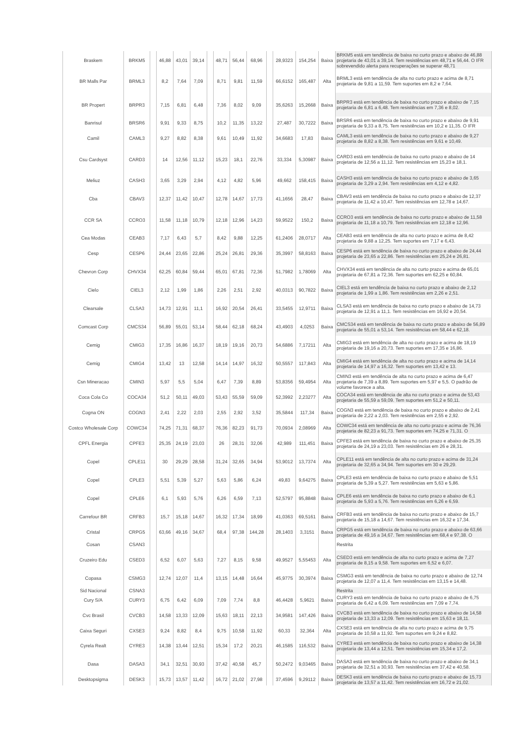| Braskem | BRKM5 | | 46,88 | 43,01 | 39,14 | | 48,71 | 56,44 | 68,96 | | 28,9323 | 154,254 | Baixa | BRKM5 está em tendência de baixa no curto prazo e abaixo de 46,88 projetaria de 43,01 a 39,14. Tem resistências em 48,71 e 56,44. O IFR sobrevendido alerta para recuperações se superar 48,71 |
| BR Malls Par | BRML3 | | 8,2 | 7,64 | 7,09 | | 8,71 | 9,81 | 11,59 | | 66,6152 | 165,487 | Alta | BRML3 está em tendência de alta no curto prazo e acima de 8,71 projetaria de 9,81 a 11,59. Tem suportes em 8,2 e 7,64. |
| BR Propert | BRPR3 | | 7,15 | 6,81 | 6,48 | | 7,36 | 8,02 | 9,09 | | 35,6263 | 15,2668 | Baixa | BRPR3 está em tendência de baixa no curto prazo e abaixo de 7,15 projetaria de 6,81 a 6,48. Tem resistências em 7,36 e 8,02. |
| Banrisul | BRSR6 | | 9,91 | 9,33 | 8,75 | | 10,2 | 11,35 | 13,22 | | 27,487 | 30,7222 | Baixa | BRSR6 está em tendência de baixa no curto prazo e abaixo de 9,91 projetaria de 9,33 a 8,75. Tem resistências em 10,2 e 11,35. O IFR |
| Camil | CAML3 | | 9,27 | 8,82 | 8,38 | | 9,61 | 10,49 | 11,92 | | 34,6683 | 17,83 | Baixa | CAML3 está em tendência de baixa no curto prazo e abaixo de 9,27 projetaria de 8,82 a 8,38. Tem resistências em 9,61 e 10,49. |
| Csu Cardsyst | CARD3 | | 14 | 12,56 | 11,12 | | 15,23 | 18,1 | 22,76 | | 33,334 | 5,30987 | Baixa | CARD3 está em tendência de baixa no curto prazo e abaixo de 14 projetaria de 12,56 a 11,12. Tem resistências em 15,23 e 18,1. |
| Meliuz | CASH3 | | 3,65 | 3,29 | 2,94 | | 4,12 | 4,82 | 5,96 | | 49,662 | 158,415 | Baixa | CASH3 está em tendência de baixa no curto prazo e abaixo de 3,65 projetaria de 3,29 a 2,94. Tem resistências em 4,12 e 4,82. |
| Cba | CBAV3 | | 12,37 | 11,42 | 10,47 | | 12,78 | 14,67 | 17,73 | | 41,1656 | 28,47 | Baixa | CBAV3 está em tendência de baixa no curto prazo e abaixo de 12,37 projetaria de 11,42 a 10,47. Tem resistências em 12,78 e 14,67. |
| CCR SA | CCRO3 | | 11,58 | 11,18 | 10,79 | | 12,18 | 12,96 | 14,23 | | 59,9522 | 150,2 | Baixa | CCRO3 está em tendência de baixa no curto prazo e abaixo de 11,58 projetaria de 11,18 a 10,79. Tem resistências em 12,18 e 12,96. |
| Cea Modas | CEAB3 | | 7,17 | 6,43 | 5,7 | | 8,42 | 9,88 | 12,25 | | 61,2406 | 28,0717 | Alta | CEAB3 está em tendência de alta no curto prazo e acima de 8,42 projetaria de 9,88 a 12,25. Tem suportes em 7,17 e 6,43. |
| Cesp | CESP6 | | 24,44 | 23,65 | 22,86 | | 25,24 | 26,81 | 29,36 | | 35,3997 | 58,8163 | Baixa | CESP6 está em tendência de baixa no curto prazo e abaixo de 24,44 projetaria de 23,65 a 22,86. Tem resistências em 25,24 e 26,81. |
| Chevron Corp | CHVX34 | | 62,25 | 60,84 | 59,44 | | 65,01 | 67,81 | 72,36 | | 51,7982 | 1,78069 | Alta | CHVX34 está em tendência de alta no curto prazo e acima de 65,01 projetaria de 67,81 a 72,36. Tem suportes em 62,25 e 60,84. |
| Cielo | CIEL3 | | 2,12 | 1,99 | 1,86 | | 2,26 | 2,51 | 2,92 | | 40,0313 | 90,7822 | Baixa | CIEL3 está em tendência de baixa no curto prazo e abaixo de 2,12 projetaria de 1,99 a 1,86. Tem resistências em 2,26 e 2,51. |
| Clearsale | CLSA3 | | 14,73 | 12,91 | 11,1 | | 16,92 | 20,54 | 26,41 | | 33,5455 | 12,9711 | Baixa | CLSA3 está em tendência de baixa no curto prazo e abaixo de 14,73 projetaria de 12,91 a 11,1. Tem resistências em 16,92 e 20,54. |
| Comcast Corp | CMCS34 | | 56,89 | 55,01 | 53,14 | | 58,44 | 62,18 | 68,24 | | 43,4903 | 4,0253 | Baixa | CMCS34 está em tendência de baixa no curto prazo e abaixo de 56,89 projetaria de 55,01 a 53,14. Tem resistências em 58,44 e 62,18. |
| Cemig | CMIG3 | | 17,35 | 16,86 | 16,37 | | 18,19 | 19,16 | 20,73 | | 54,6886 | 7,17211 | Alta | CMIG3 está em tendência de alta no curto prazo e acima de 18,19 projetaria de 19,16 a 20,73. Tem suportes em 17,35 e 16,86. |
| Cemig | CMIG4 | | 13,42 | 13 | 12,58 | | 14,14 | 14,97 | 16,32 | | 50,5557 | 117,843 | Alta | CMIG4 está em tendência de alta no curto prazo e acima de 14,14 projetaria de 14,97 a 16,32. Tem suportes em 13,42 e 13. |
| Csn Mineracao | CMIN3 | | 5,97 | 5,5 | 5,04 | | 6,47 | 7,39 | 8,89 | | 53,8356 | 59,4954 | Alta | CMIN3 está em tendência de alta no curto prazo e acima de 6,47 projetaria de 7,39 a 8,89. Tem suportes em 5,97 e 5,5. O padrão de volume favorece a alta. |
| Coca Cola Co | COCA34 | | 51,2 | 50,11 | 49,03 | | 53,43 | 55,59 | 59,09 | | 52,3992 | 2,23277 | Alta | COCA34 está em tendência de alta no curto prazo e acima de 53,43 projetaria de 55,59 a 59,09. Tem suportes em 51,2 e 50,11. |
| Cogna ON | COGN3 | | 2,41 | 2,22 | 2,03 | | 2,55 | 2,92 | 3,52 | | 35,5844 | 117,34 | Baixa | COGN3 está em tendência de baixa no curto prazo e abaixo de 2,41 projetaria de 2,22 a 2,03. Tem resistências em 2,55 e 2,92. |
| Costco Wholesale Corp | COWC34 | | 74,25 | 71,31 | 68,37 | | 76,36 | 82,23 | 91,73 | | 70,0934 | 2,08969 | Alta | COWC34 está em tendência de alta no curto prazo e acima de 76,36 projetaria de 82,23 a 91,73. Tem suportes em 74,25 e 71,31. O |
| CPFL Energia | CPFE3 | | 25,35 | 24,19 | 23,03 | | 26 | 28,31 | 32,06 | | 42,989 | 111,451 | Baixa | CPFE3 está em tendência de baixa no curto prazo e abaixo de 25,35 projetaria de 24,19 a 23,03. Tem resistências em 26 e 28,31. |
| Copel | CPLE11 | | 30 | 29,29 | 28,58 | | 31,24 | 32,65 | 34,94 | | 53,9012 | 13,7374 | Alta | CPLE11 está em tendência de alta no curto prazo e acima de 31,24 projetaria de 32,65 a 34,94. Tem suportes em 30 e 29,29. |
| Copel | CPLE3 | | 5,51 | 5,39 | 5,27 | | 5,63 | 5,86 | 6,24 | | 49,83 | 9,64275 | Baixa | CPLE3 está em tendência de baixa no curto prazo e abaixo de 5,51 projetaria de 5,39 a 5,27. Tem resistências em 5,63 e 5,86. |
| Copel | CPLE6 | | 6,1 | 5,93 | 5,76 | | 6,26 | 6,59 | 7,13 | | 52,5797 | 95,8848 | Baixa | CPLE6 está em tendência de baixa no curto prazo e abaixo de 6,1 projetaria de 5,93 a 5,76. Tem resistências em 6,26 e 6,59. |
| Carrefour BR | CRFB3 | | 15,7 | 15,18 | 14,67 | | 16,32 | 17,34 | 18,99 | | 41,0363 | 69,5161 | Baixa | CRFB3 está em tendência de baixa no curto prazo e abaixo de 15,7 projetaria de 15,18 a 14,67. Tem resistências em 16,32 e 17,34. |
| Cristal | CRPG5 | | 63,66 | 49,16 | 34,67 | | 68,4 | 97,38 | 144,28 | | 28,1403 | 3,3151 | Baixa | CRPG5 está em tendência de baixa no curto prazo e abaixo de 63,66 projetaria de 49,16 a 34,67. Tem resistências em 68,4 e 97,38. O |
| Cosan | CSAN3 | | | | | | | | | | | | | Restrita |
| Cruzeiro Edu | CSED3 | | 6,52 | 6,07 | 5,63 | | 7,27 | 8,15 | 9,58 | | 49,9527 | 5,55453 | Alta | CSED3 está em tendência de alta no curto prazo e acima de 7,27 projetaria de 8,15 a 9,58. Tem suportes em 6,52 e 6,07. |
| Copasa | CSMG3 | | 12,74 | 12,07 | 11,4 | | 13,15 | 14,48 | 16,64 | | 45,9775 | 30,3974 | Baixa | CSMG3 está em tendência de baixa no curto prazo e abaixo de 12,74 projetaria de 12,07 a 11,4. Tem resistências em 13,15 e 14,48. |
| Sid Nacional | CSNA3 | | | | | | | | | | | | | Restrita |
| Cury S/A | CURY3 | | 6,75 | 6,42 | 6,09 | | 7,09 | 7,74 | 8,8 | | 46,4428 | 5,9621 | Baixa | CURY3 está em tendência de baixa no curto prazo e abaixo de 6,75 projetaria de 6,42 a 6,09. Tem resistências em 7,09 e 7,74. |
| Cvc Brasil | CVCB3 | | 14,58 | 13,33 | 12,09 | | 15,63 | 18,11 | 22,13 | | 34,9581 | 147,426 | Baixa | CVCB3 está em tendência de baixa no curto prazo e abaixo de 14,58 projetaria de 13,33 a 12,09. Tem resistências em 15,63 e 18,11. |
| Caixa Seguri | CXSE3 | | 9,24 | 8,82 | 8,4 | | 9,75 | 10,58 | 11,92 | | 60,33 | 32,364 | Alta | CXSE3 está em tendência de alta no curto prazo e acima de 9,75 projetaria de 10,58 a 11,92. Tem suportes em 9,24 e 8,82. |
| Cyrela Realt | CYRE3 | | 14,38 | 13,44 | 12,51 | | 15,34 | 17,2 | 20,21 | | 46,1585 | 116,532 | Baixa | CYRE3 está em tendência de baixa no curto prazo e abaixo de 14,38 projetaria de 13,44 a 12,51. Tem resistências em 15,34 e 17,2. |
| Dasa | DASA3 | | 34,1 | 32,51 | 30,93 | | 37,42 | 40,58 | 45,7 | | 50,2472 | 9,03465 | Baixa | DASA3 está em tendência de baixa no curto prazo e abaixo de 34,1 projetaria de 32,51 a 30,93. Tem resistências em 37,42 e 40,58. |
| Desktopsigma | DESK3 | | 15,73 | 13,57 | 11,42 | | 16,72 | 21,02 | 27,98 | | 37,4596 | 9,29112 | Baixa | DESK3 está em tendência de baixa no curto prazo e abaixo de 15,73 projetaria de 13,57 a 11,42. Tem resistências em 16,72 e 21,02. |